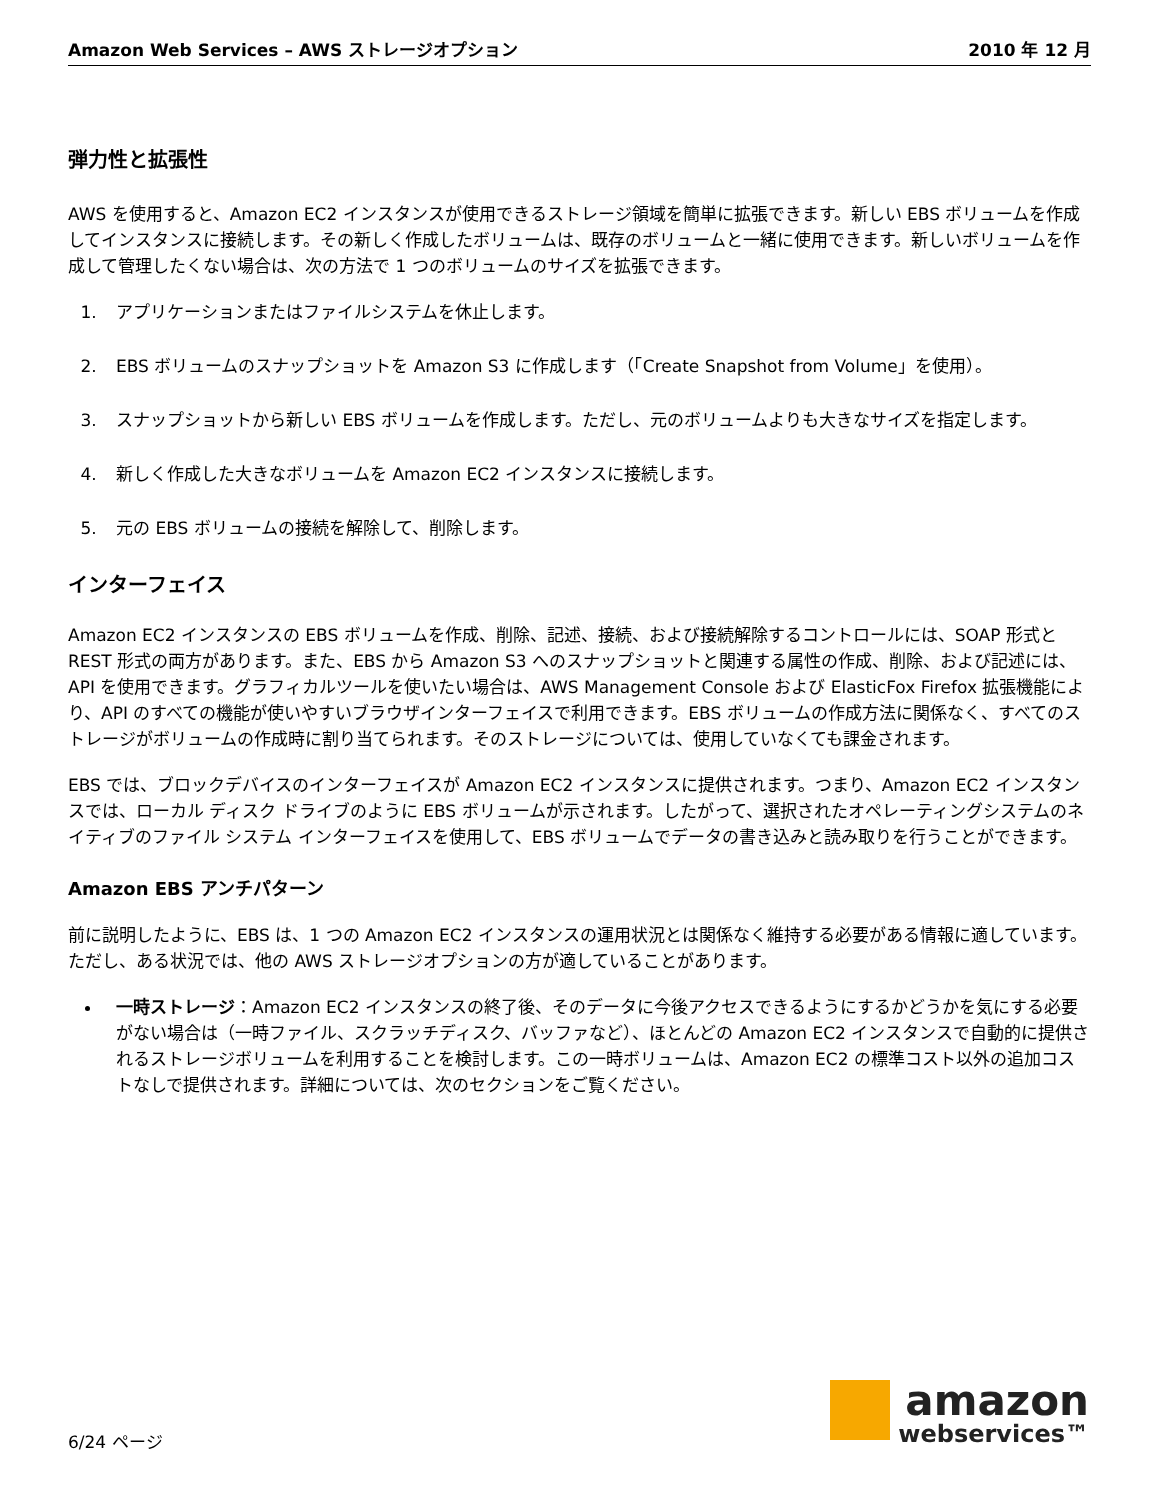Amazon Web Services – AWS ストレージオプション 2010 年 12 月
弾力性と拡張性
AWS を使用すると、Amazon EC2 インスタンスが使用できるストレージ領域を簡単に拡張できます。新しい EBS ボリュームを作成してインスタンスに接続します。その新しく作成したボリュームは、既存のボリュームと一緒に使用できます。新しいボリュームを作成して管理したくない場合は、次の方法で 1 つのボリュームのサイズを拡張できます。
1. アプリケーションまたはファイルシステムを休止します。
2. EBS ボリュームのスナップショットを Amazon S3 に作成します（「Create Snapshot from Volume」を使用）。
3. スナップショットから新しい EBS ボリュームを作成します。ただし、元のボリュームよりも大きなサイズを指定します。
4. 新しく作成した大きなボリュームを Amazon EC2 インスタンスに接続します。
5. 元の EBS ボリュームの接続を解除して、削除します。
インターフェイス
Amazon EC2 インスタンスの EBS ボリュームを作成、削除、記述、接続、および接続解除するコントロールには、SOAP 形式と REST 形式の両方があります。また、EBS から Amazon S3 へのスナップショットと関連する属性の作成、削除、および記述には、API を使用できます。グラフィカルツールを使いたい場合は、AWS Management Console および ElasticFox Firefox 拡張機能により、API のすべての機能が使いやすいブラウザインターフェイスで利用できます。EBS ボリュームの作成方法に関係なく、すべてのストレージがボリュームの作成時に割り当てられます。そのストレージについては、使用していなくても課金されます。
EBS では、ブロックデバイスのインターフェイスが Amazon EC2 インスタンスに提供されます。つまり、Amazon EC2 インスタンスでは、ローカル ディスク ドライブのように EBS ボリュームが示されます。したがって、選択されたオペレーティングシステムのネイティブのファイル システム インターフェイスを使用して、EBS ボリュームでデータの書き込みと読み取りを行うことができます。
Amazon EBS アンチパターン
前に説明したように、EBS は、1 つの Amazon EC2 インスタンスの運用状況とは関係なく維持する必要がある情報に適しています。ただし、ある状況では、他の AWS ストレージオプションの方が適していることがあります。
一時ストレージ：Amazon EC2 インスタンスの終了後、そのデータに今後アクセスできるようにするかどうかを気にする必要がない場合は（一時ファイル、スクラッチディスク、バッファなど）、ほとんどの Amazon EC2 インスタンスで自動的に提供されるストレージボリュームを利用することを検討します。この一時ボリュームは、Amazon EC2 の標準コスト以外の追加コストなしで提供されます。詳細については、次のセクションをご覧ください。
6/24 ページ
amazon
webservices™